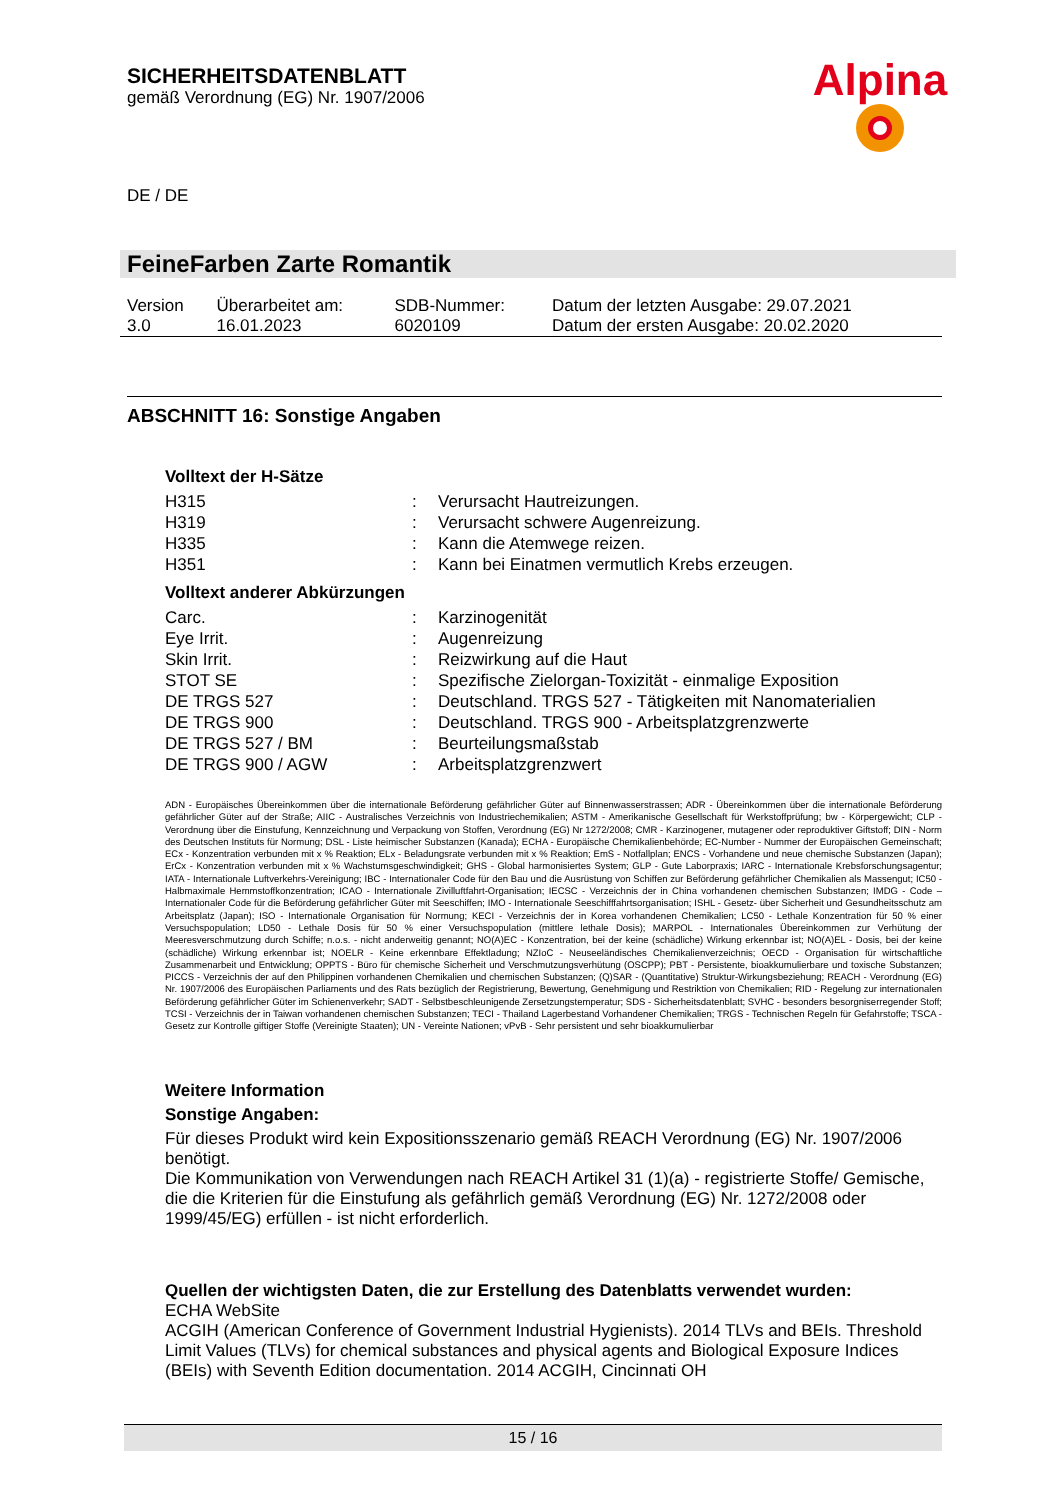SICHERHEITSDATENBLATT
gemäß Verordnung (EG) Nr. 1907/2006
Alpina
DE / DE
FeineFarben Zarte Romantik
| Version 3.0 | Überarbeitet am: 16.01.2023 | SDB-Nummer: 6020109 | Datum der letzten Ausgabe: 29.07.2021 Datum der ersten Ausgabe: 20.02.2020 |
ABSCHNITT 16: Sonstige Angaben
Volltext der H-Sätze
| H315 | : | Verursacht Hautreizungen. |
| H319 | : | Verursacht schwere Augenreizung. |
| H335 | : | Kann die Atemwege reizen. |
| H351 | : | Kann bei Einatmen vermutlich Krebs erzeugen. |
Volltext anderer Abkürzungen
| Carc. | : | Karzinogenität |
| Eye Irrit. | : | Augenreizung |
| Skin Irrit. | : | Reizwirkung auf die Haut |
| STOT SE | : | Spezifische Zielorgan-Toxizität - einmalige Exposition |
| DE TRGS 527 | : | Deutschland. TRGS 527 - Tätigkeiten mit Nanomaterialien |
| DE TRGS 900 | : | Deutschland. TRGS 900 - Arbeitsplatzgrenzwerte |
| DE TRGS 527 / BM | : | Beurteilungsmaßstab |
| DE TRGS 900 / AGW | : | Arbeitsplatzgrenzwert |
ADN - Europäisches Übereinkommen über die internationale Beförderung gefährlicher Güter auf Binnenwasserstrassen; ADR - Übereinkommen über die internationale Beförderung gefährlicher Güter auf der Straße; AIIC - Australisches Verzeichnis von Industriechemikalien; ASTM - Amerikanische Gesellschaft für Werkstoffprüfung; bw - Körpergewicht; CLP - Verordnung über die Einstufung, Kennzeichnung und Verpackung von Stoffen, Verordnung (EG) Nr 1272/2008; CMR - Karzinogener, mutagener oder reproduktiver Giftstoff; DIN - Norm des Deutschen Instituts für Normung; DSL - Liste heimischer Substanzen (Kanada); ECHA - Europäische Chemikalienbehörde; EC-Number - Nummer der Europäischen Gemeinschaft; ECx - Konzentration verbunden mit x % Reaktion; ELx - Beladungsrate verbunden mit x % Reaktion; EmS - Notfallplan; ENCS - Vorhandene und neue chemische Substanzen (Japan); ErCx - Konzentration verbunden mit x % Wachstumsgeschwindigkeit; GHS - Global harmonisiertes System; GLP - Gute Laborpraxis; IARC - Internationale Krebsforschungsagentur; IATA - Internationale Luftverkehrs-Vereinigung; IBC - Internationaler Code für den Bau und die Ausrüstung von Schiffen zur Beförderung gefährlicher Chemikalien als Massengut; IC50 - Halbmaximale Hemmstoffkonzentration; ICAO - Internationale Zivilluftfahrt-Organisation; IECSC - Verzeichnis der in China vorhandenen chemischen Substanzen; IMDG - Code – Internationaler Code für die Beförderung gefährlicher Güter mit Seeschiffen; IMO - Internationale Seeschifffahrtsorganisation; ISHL - Gesetz- über Sicherheit und Gesundheitsschutz am Arbeitsplatz (Japan); ISO - Internationale Organisation für Normung; KECI - Verzeichnis der in Korea vorhandenen Chemikalien; LC50 - Lethale Konzentration für 50 % einer Versuchspopulation; LD50 - Lethale Dosis für 50 % einer Versuchspopulation (mittlere lethale Dosis); MARPOL - Internationales Übereinkommen zur Verhütung der Meeresverschmutzung durch Schiffe; n.o.s. - nicht anderweitig genannt; NO(A)EC - Konzentration, bei der keine (schädliche) Wirkung erkennbar ist; NO(A)EL - Dosis, bei der keine (schädliche) Wirkung erkennbar ist; NOELR - Keine erkennbare Effektladung; NZIoC - Neuseeländisches Chemikalienverzeichnis; OECD - Organisation für wirtschaftliche Zusammenarbeit und Entwicklung; OPPTS - Büro für chemische Sicherheit und Verschmutzungsverhütung (OSCPP); PBT - Persistente, bioakkumulierbare und toxische Substanzen; PICCS - Verzeichnis der auf den Philippinen vorhandenen Chemikalien und chemischen Substanzen; (Q)SAR - (Quantitative) Struktur-Wirkungsbeziehung; REACH - Verordnung (EG) Nr. 1907/2006 des Europäischen Parliaments und des Rats bezüglich der Registrierung, Bewertung, Genehmigung und Restriktion von Chemikalien; RID - Regelung zur internationalen Beförderung gefährlicher Güter im Schienenverkehr; SADT - Selbstbeschleunigende Zersetzungstemperatur; SDS - Sicherheitsdatenblatt; SVHC - besonders besorgniserregender Stoff; TCSI - Verzeichnis der in Taiwan vorhandenen chemischen Substanzen; TECI - Thailand Lagerbestand Vorhandener Chemikalien; TRGS - Technischen Regeln für Gefahrstoffe; TSCA - Gesetz zur Kontrolle giftiger Stoffe (Vereinigte Staaten); UN - Vereinte Nationen; vPvB - Sehr persistent und sehr bioakkumulierbar
Weitere Information
Sonstige Angaben:
Für dieses Produkt wird kein Expositionsszenario gemäß REACH Verordnung (EG) Nr. 1907/2006 benötigt.
Die Kommunikation von Verwendungen nach REACH Artikel 31 (1)(a) - registrierte Stoffe/ Gemische, die die Kriterien für die Einstufung als gefährlich gemäß Verordnung (EG) Nr. 1272/2008 oder 1999/45/EG) erfüllen - ist nicht erforderlich.
Quellen der wichtigsten Daten, die zur Erstellung des Datenblatts verwendet wurden:
ECHA WebSite
ACGIH (American Conference of Government Industrial Hygienists). 2014 TLVs and BEIs. Threshold Limit Values (TLVs) for chemical substances and physical agents and Biological Exposure Indices (BEIs) with Seventh Edition documentation. 2014 ACGIH, Cincinnati OH
15 / 16